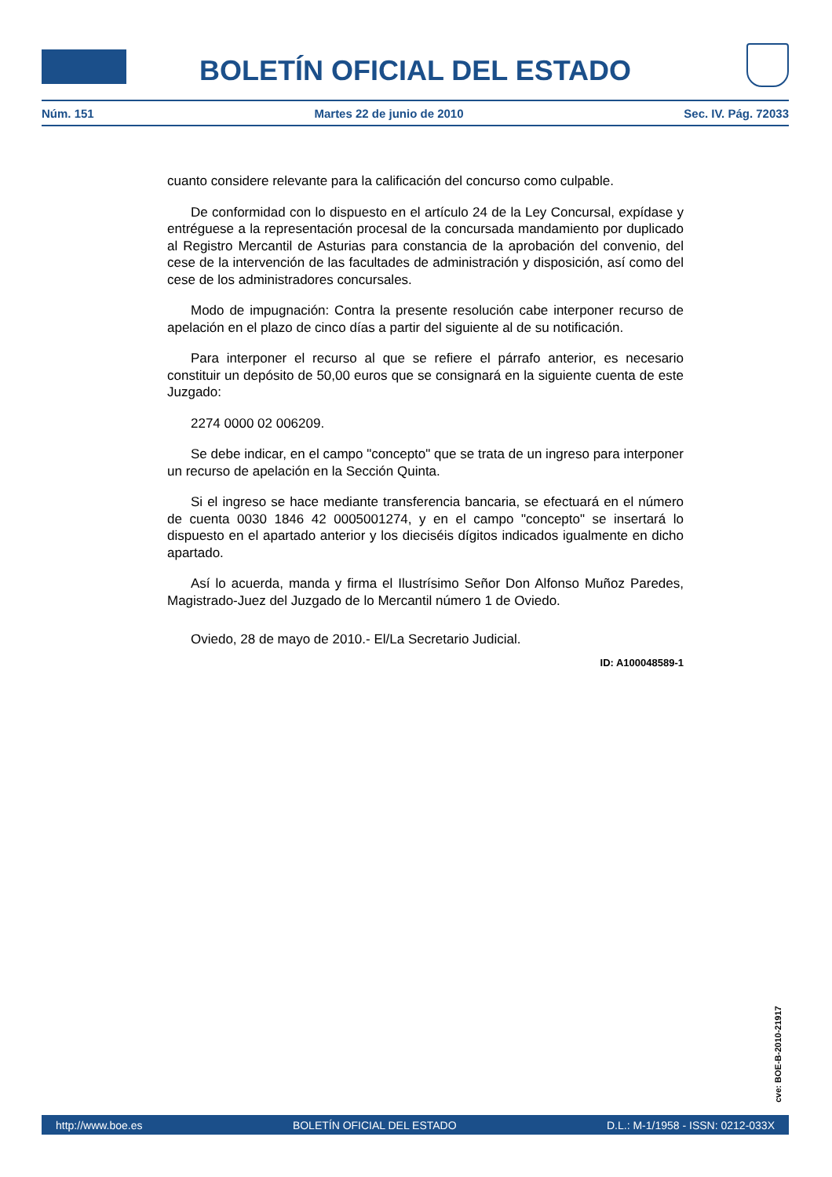BOLETÍN OFICIAL DEL ESTADO
Núm. 151 Martes 22 de junio de 2010 Sec. IV. Pág. 72033
cuanto considere relevante para la calificación del concurso como culpable.
De conformidad con lo dispuesto en el artículo 24 de la Ley Concursal, expídase y entréguese a la representación procesal de la concursada mandamiento por duplicado al Registro Mercantil de Asturias para constancia de la aprobación del convenio, del cese de la intervención de las facultades de administración y disposición, así como del cese de los administradores concursales.
Modo de impugnación: Contra la presente resolución cabe interponer recurso de apelación en el plazo de cinco días a partir del siguiente al de su notificación.
Para interponer el recurso al que se refiere el párrafo anterior, es necesario constituir un depósito de 50,00 euros que se consignará en la siguiente cuenta de este Juzgado:
2274 0000 02 006209.
Se debe indicar, en el campo "concepto" que se trata de un ingreso para interponer un recurso de apelación en la Sección Quinta.
Si el ingreso se hace mediante transferencia bancaria, se efectuará en el número de cuenta 0030 1846 42 0005001274, y en el campo "concepto" se insertará lo dispuesto en el apartado anterior y los dieciséis dígitos indicados igualmente en dicho apartado.
Así lo acuerda, manda y firma el Ilustrísimo Señor Don Alfonso Muñoz Paredes, Magistrado-Juez del Juzgado de lo Mercantil número 1 de Oviedo.
Oviedo, 28 de mayo de 2010.- El/La Secretario Judicial.
ID: A100048589-1
cve: BOE-B-2010-21917
http://www.boe.es BOLETÍN OFICIAL DEL ESTADO D.L.: M-1/1958 - ISSN: 0212-033X